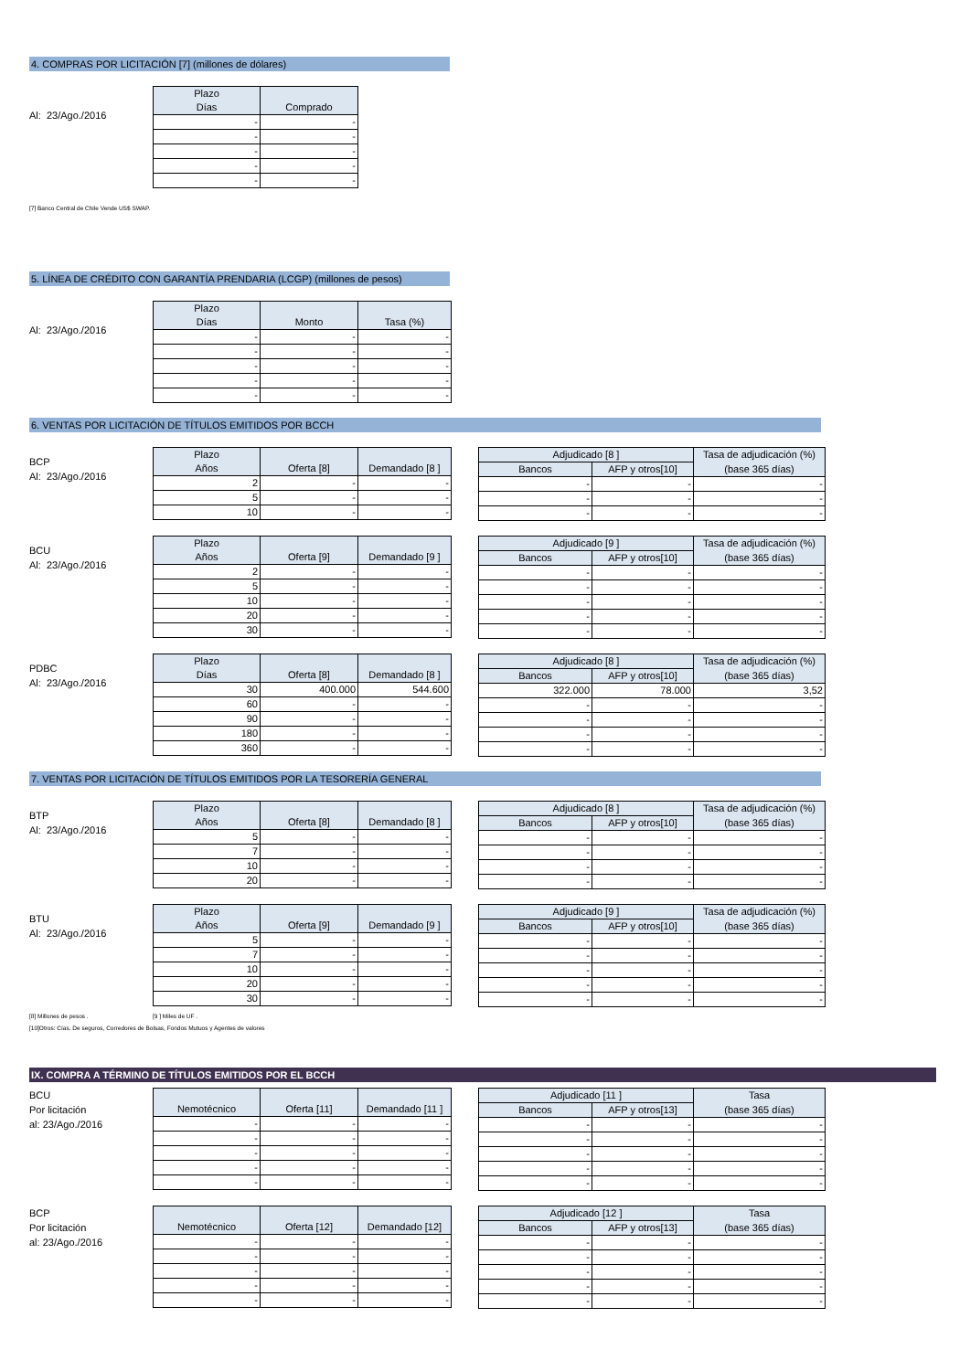4. COMPRAS POR LICITACIÓN [7] (millones de dólares)
Al: 23/Ago./2016
| Plazo | |
| --- | --- |
| Días | Comprado |
| - | - |
| - | - |
| - | - |
| - | - |
| - | - |
[7] Banco Central de Chile Vende US$ SWAP.
5. LÍNEA DE CRÉDITO CON GARANTÍA PRENDARIA (LCGP) (millones de pesos)
Al: 23/Ago./2016
| Plazo | | |
| --- | --- | --- |
| Días | Monto | Tasa (%) |
| - | - | - |
| - | - | - |
| - | - | - |
| - | - | - |
| - | - | - |
6. VENTAS POR LICITACIÓN DE TÍTULOS EMITIDOS POR BCCH
BCP
Al: 23/Ago./2016
| Plazo | | |
| --- | --- | --- |
| Años | Oferta [8] | Demandado [8 ] |
| 2 | - | - |
| 5 | - | - |
| 10 | - | - |
| Adjudicado [8 ] | | Tasa de adjudicación (%) |
| --- | --- | --- |
| Bancos | AFP y otros[10] | (base 365 días) |
| - | - | - |
| - | - | - |
| - | - | - |
BCU
Al: 23/Ago./2016
| Plazo | | |
| --- | --- | --- |
| Años | Oferta [9] | Demandado [9 ] |
| 2 | - | - |
| 5 | - | - |
| 10 | - | - |
| 20 | - | - |
| 30 | - | - |
| Adjudicado [9 ] | | Tasa de adjudicación (%) |
| --- | --- | --- |
| Bancos | AFP y otros[10] | (base 365 días) |
| - | - | - |
| - | - | - |
| - | - | - |
| - | - | - |
| - | - | - |
PDBC
Al: 23/Ago./2016
| Plazo | | |
| --- | --- | --- |
| Días | Oferta [8] | Demandado [8 ] |
| 30 | 400.000 | 544.600 |
| 60 | - | - |
| 90 | - | - |
| 180 | - | - |
| 360 | - | - |
| Adjudicado [8 ] | | Tasa de adjudicación (%) |
| --- | --- | --- |
| Bancos | AFP y otros[10] | (base 365 días) |
| 322.000 | 78.000 | 3,52 |
| - | - | - |
| - | - | - |
| - | - | - |
| - | - | - |
7. VENTAS POR LICITACIÓN DE TÍTULOS EMITIDOS POR LA TESORERÍA GENERAL
BTP
Al: 23/Ago./2016
| Plazo | | |
| --- | --- | --- |
| Años | Oferta [8] | Demandado [8 ] |
| 5 | - | - |
| 7 | - | - |
| 10 | - | - |
| 20 | - | - |
| Adjudicado [8 ] | | Tasa de adjudicación (%) |
| --- | --- | --- |
| Bancos | AFP y otros[10] | (base 365 días) |
| - | - | - |
| - | - | - |
| - | - | - |
| - | - | - |
BTU
Al: 23/Ago./2016
| Plazo | | |
| --- | --- | --- |
| Años | Oferta [9] | Demandado [9 ] |
| 5 | - | - |
| 7 | - | - |
| 10 | - | - |
| 20 | - | - |
| 30 | - | - |
| Adjudicado [9 ] | | Tasa de adjudicación (%) |
| --- | --- | --- |
| Bancos | AFP y otros[10] | (base 365 días) |
| - | - | - |
| - | - | - |
| - | - | - |
| - | - | - |
| - | - | - |
[8] Millones de pesos . [9 ] Miles de UF .
[10]Otros: Cías. De seguros, Corredores de Bolsas, Fondos Mutuos y Agentes de valores
IX. COMPRA A TÉRMINO DE TÍTULOS EMITIDOS POR EL BCCH
BCU
Por licitación
al: 23/Ago./2016
| Nemotécnico | Oferta [11] | Demandado [11 ] |
| --- | --- | --- |
| - | - | - |
| - | - | - |
| - | - | - |
| - | - | - |
| - | - | - |
| Adjudicado [11 ] | | Tasa |
| --- | --- | --- |
| Bancos | AFP y otros[13] | (base 365 días) |
| - | - | - |
| - | - | - |
| - | - | - |
| - | - | - |
| - | - | - |
BCP
Por licitación
al: 23/Ago./2016
| Nemotécnico | Oferta [12] | Demandado [12] |
| --- | --- | --- |
| - | - | - |
| - | - | - |
| - | - | - |
| - | - | - |
| - | - | - |
| Adjudicado [12 ] | | Tasa |
| --- | --- | --- |
| Bancos | AFP y otros[13] | (base 365 días) |
| - | - | - |
| - | - | - |
| - | - | - |
| - | - | - |
| - | - | - |